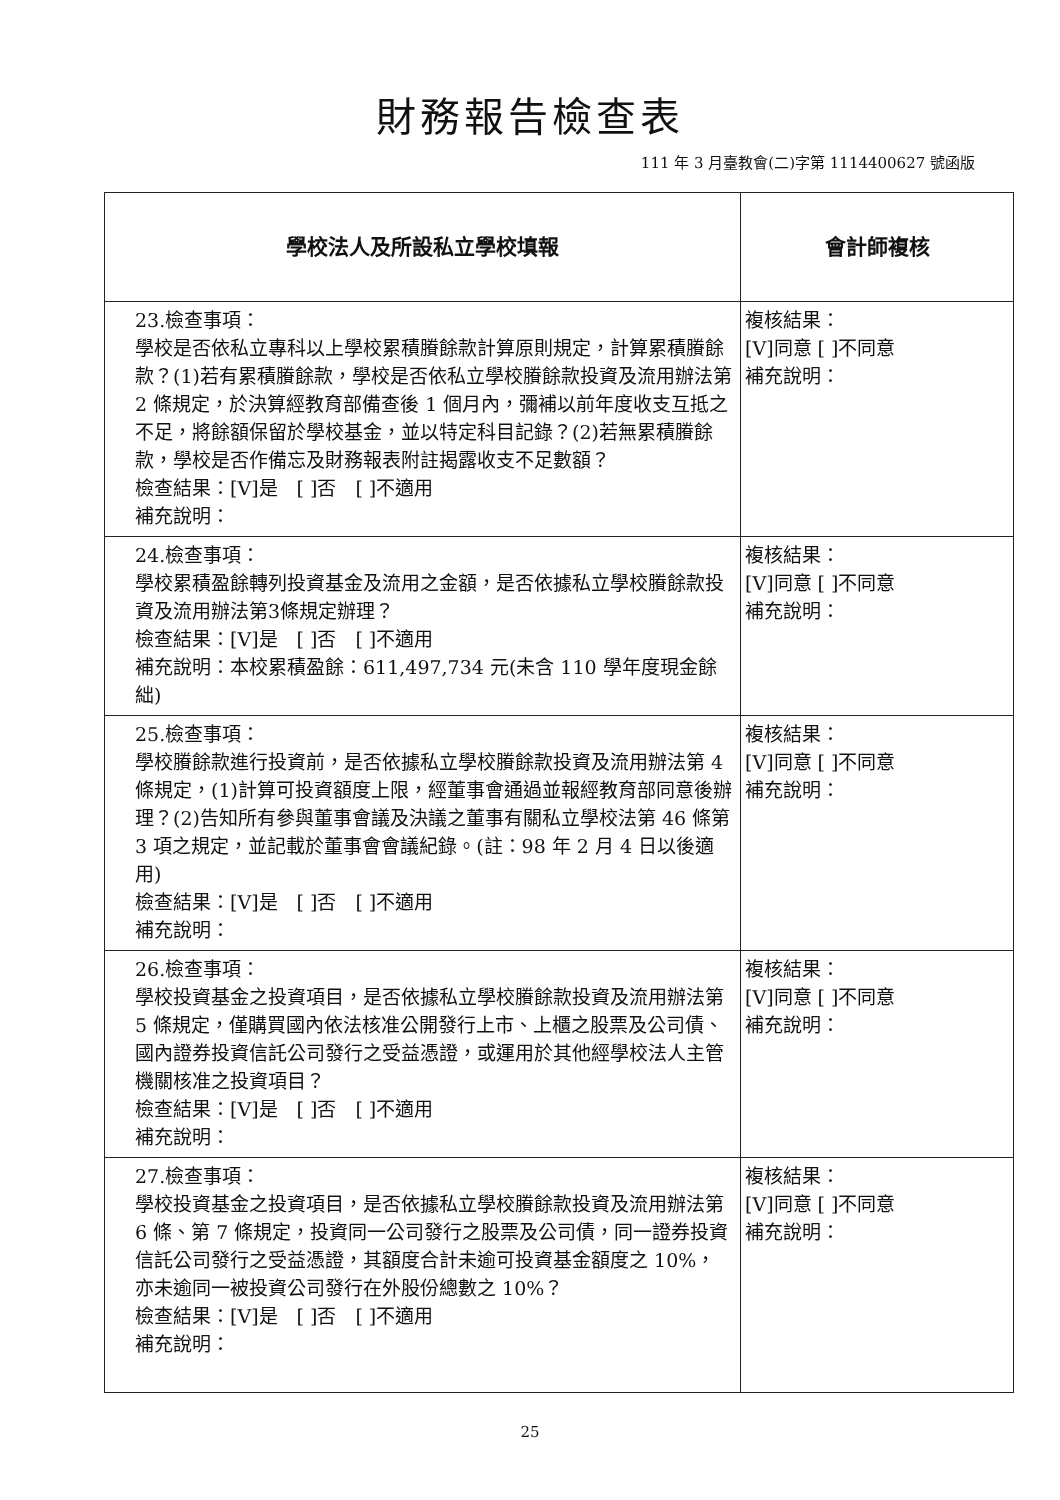財務報告檢查表
111 年 3 月臺教會(二)字第 1114400627 號函版
| 學校法人及所設私立學校填報 | 會計師複核 |
| --- | --- |
| 23.檢查事項： 學校是否依私立專科以上學校累積賸餘款計算原則規定，計算累積賸餘款？(1)若有累積賸餘款，學校是否依私立學校賸餘款投資及流用辦法第 2 條規定，於決算經教育部備查後 1 個月內，彌補以前年度收支互抵之不足，將餘額保留於學校基金，並以特定科目記錄？(2)若無累積賸餘款，學校是否作備忘及財務報表附註揭露收支不足數額？ 檢查結果：[V]是 [ ]否 [ ]不適用 補充說明： | 複核結果： [V]同意 [ ]不同意 補充說明： |
| 24.檢查事項： 學校累積盈餘轉列投資基金及流用之金額，是否依據私立學校賸餘款投資及流用辦法第3條規定辦理？ 檢查結果：[V]是 [ ]否 [ ]不適用 補充說明：本校累積盈餘：611,497,734 元(未含 110 學年度現金餘絀) | 複核結果： [V]同意 [ ]不同意 補充說明： |
| 25.檢查事項： 學校賸餘款進行投資前，是否依據私立學校賸餘款投資及流用辦法第 4 條規定，(1)計算可投資額度上限，經董事會通過並報經教育部同意後辦理？(2)告知所有參與董事會議及決議之董事有關私立學校法第 46 條第 3 項之規定，並記載於董事會會議紀錄。(註：98 年 2 月 4 日以後適用) 檢查結果：[V]是 [ ]否 [ ]不適用 補充說明： | 複核結果： [V]同意 [ ]不同意 補充說明： |
| 26.檢查事項： 學校投資基金之投資項目，是否依據私立學校賸餘款投資及流用辦法第 5 條規定，僅購買國內依法核准公開發行上市、上櫃之股票及公司債、國內證券投資信託公司發行之受益憑證，或運用於其他經學校法人主管機關核准之投資項目？ 檢查結果：[V]是 [ ]否 [ ]不適用 補充說明： | 複核結果： [V]同意 [ ]不同意 補充說明： |
| 27.檢查事項： 學校投資基金之投資項目，是否依據私立學校賸餘款投資及流用辦法第 6 條、第 7 條規定，投資同一公司發行之股票及公司債，同一證券投資信託公司發行之受益憑證，其額度合計未逾可投資基金額度之 10%，亦未逾同一被投資公司發行在外股份總數之 10%？ 檢查結果：[V]是 [ ]否 [ ]不適用 補充說明： | 複核結果： [V]同意 [ ]不同意 補充說明： |
25